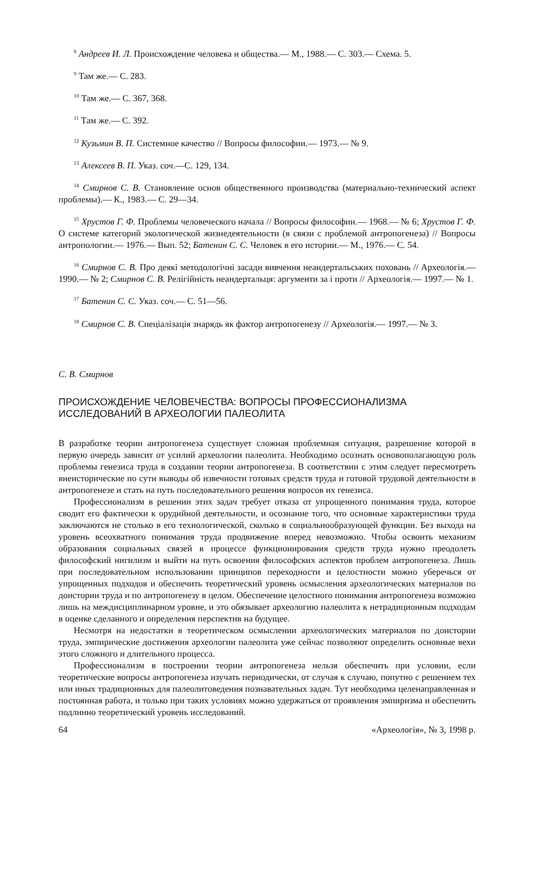<sup>8</sup> Андреев И. Л. Происхождение человека и общества.— М., 1988.— С. 303.— Схема. 5.
<sup>9</sup> Там же.— С. 283.
<sup>10</sup> Там же.— С. 367, 368.
<sup>11</sup> Там же.— С. 392.
<sup>12</sup> Кузьмин В. П. Системное качество // Вопросы философии.— 1973.— № 9.
<sup>13</sup> Алексеев В. П. Указ. соч.—С. 129, 134.
<sup>14</sup> Смирнов С. В. Становление основ общественного производства (материально-технический аспект проблемы).— К., 1983.— С. 29—34.
<sup>15</sup> Хрустов Г. Ф. Проблемы человеческого начала // Вопросы философии.— 1968.— № 6; Хрустов Г. Ф. О системе категорий экологической жизнедеятельности (в связи с проблемой антропогенеза) // Вопросы антропологии.— 1976.— Вып. 52; Батенин С. С. Человек в его истории.— М., 1976.— С. 54.
<sup>16</sup> Смирнов С. В. Про деякі методологічні засади вивчення неандертальських поховань // Археологія.— 1990.— № 2; Смирнов С. В. Релігійність неандертальця: аргументи за і проти // Археологія.— 1997.— № 1.
<sup>17</sup> Батенин С. С. Указ. соч.— С. 51—56.
<sup>18</sup> Смирнов С. В. Спеціалізація знарядь як фактор антропогенезу // Археологія.— 1997.— № 3.
С. В. Смирнов
ПРОИСХОЖДЕНИЕ ЧЕЛОВЕЧЕСТВА: ВОПРОСЫ ПРОФЕССИОНАЛИЗМА
ИССЛЕДОВАНИЙ В АРХЕОЛОГИИ ПАЛЕОЛИТА
В разработке теории антропогенеза существует сложная проблемная ситуация, разрешение которой в первую очередь зависит от усилий археологии палеолита. Необходимо осознать основополагающую роль проблемы генезиса труда в создании теории антропогенеза. В соответствии с этим следует пересмотреть внеисторические по сути выводы об извечности готовых средств труда и готовой трудовой деятельности в антропогенезе и стать на путь последовательного решения вопросов их генезиса.
Профессионализм в решении этих задач требует отказа от упрощенного понимания труда, которое сводит его фактически к орудийной деятельности, и осознание того, что основные характеристики труда заключаются не столько в его технологической, сколько в социальнообразующей функции. Без выхода на уровень всеохватного понимания труда продвижение вперед невозможно. Чтобы освоить механизм образования социальных связей в процессе функционирования средств труда нужно преодолеть философский нигилизм и выйти на путь освоения философских аспектов проблем антропогенеза. Лишь при последовательном использовании принципов переходности и целостности можно уберечься от упрощенных подходов и обеспечить теоретический уровень осмысления археологических материалов по доистории труда и по антропогенезу в целом. Обеспечение целостного понимания антропогенеза возможно лишь на междисциплинарном уровне, и это обязывает археологию палеолита к нетрадиционным подходам в оценке сделанного и определения перспектив на будущее.
Несмотря на недостатки в теоретическом осмыслении археологических материалов по доистории труда, эмпирические достижения археологии палеолита уже сейчас позволяют определить основные вехи этого сложного и длительного процесса.
Профессионализм в построении теории антропогенеза нельзя обеспечить при условии, если теоретические вопросы антропогенеза изучать периодически, от случая к случаю, попутно с решением тех или иных традиционных для палеолитоведения познавательных задач. Тут необходима целенаправленная и постоянная работа, и только при таких условиях можно удержаться от проявления эмпиризма и обеспечить подлинно теоретический уровень исследований.
64 «Археологія», № 3, 1998 р.